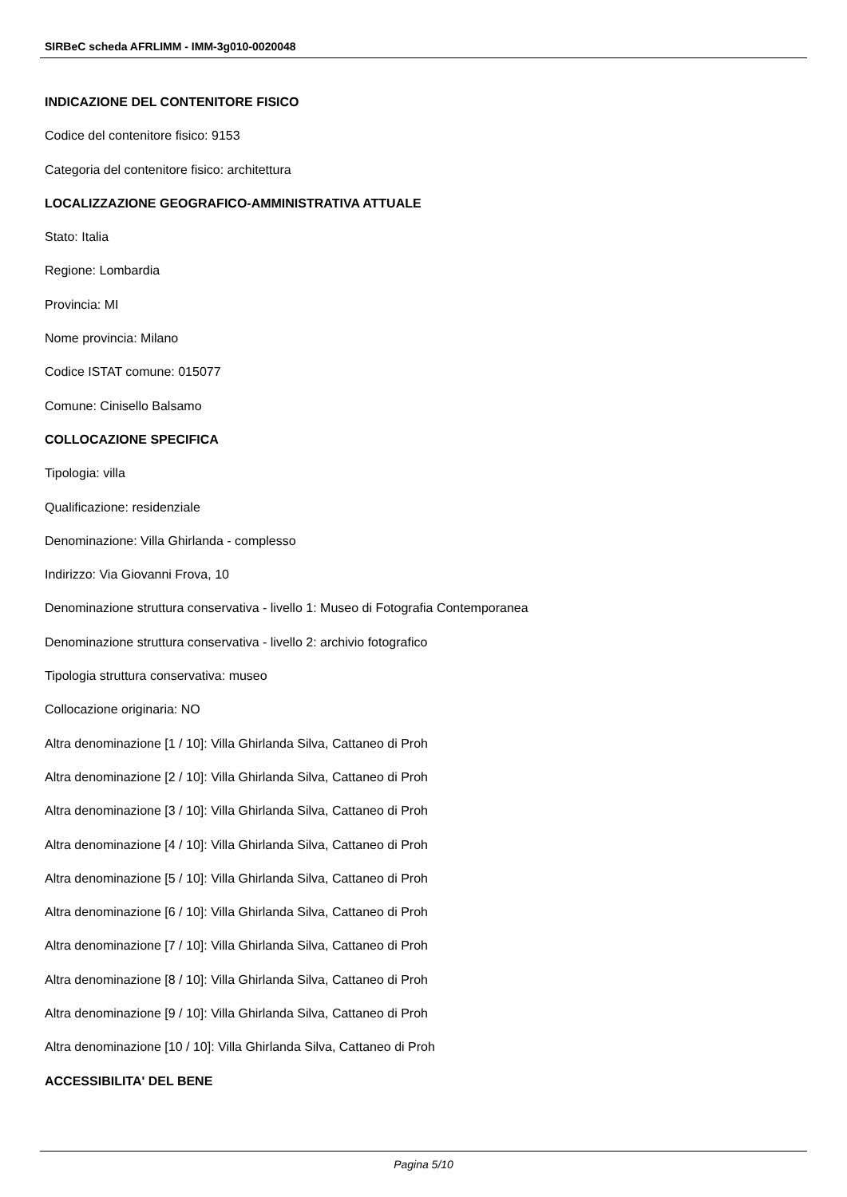SIRBeC scheda AFRLIMM - IMM-3g010-0020048
INDICAZIONE DEL CONTENITORE FISICO
Codice del contenitore fisico: 9153
Categoria del contenitore fisico: architettura
LOCALIZZAZIONE GEOGRAFICO-AMMINISTRATIVA ATTUALE
Stato: Italia
Regione: Lombardia
Provincia: MI
Nome provincia: Milano
Codice ISTAT comune: 015077
Comune: Cinisello Balsamo
COLLOCAZIONE SPECIFICA
Tipologia: villa
Qualificazione: residenziale
Denominazione: Villa Ghirlanda - complesso
Indirizzo: Via Giovanni Frova, 10
Denominazione struttura conservativa - livello 1: Museo di Fotografia Contemporanea
Denominazione struttura conservativa - livello 2: archivio fotografico
Tipologia struttura conservativa: museo
Collocazione originaria: NO
Altra denominazione [1 / 10]: Villa Ghirlanda Silva, Cattaneo di Proh
Altra denominazione [2 / 10]: Villa Ghirlanda Silva, Cattaneo di Proh
Altra denominazione [3 / 10]: Villa Ghirlanda Silva, Cattaneo di Proh
Altra denominazione [4 / 10]: Villa Ghirlanda Silva, Cattaneo di Proh
Altra denominazione [5 / 10]: Villa Ghirlanda Silva, Cattaneo di Proh
Altra denominazione [6 / 10]: Villa Ghirlanda Silva, Cattaneo di Proh
Altra denominazione [7 / 10]: Villa Ghirlanda Silva, Cattaneo di Proh
Altra denominazione [8 / 10]: Villa Ghirlanda Silva, Cattaneo di Proh
Altra denominazione [9 / 10]: Villa Ghirlanda Silva, Cattaneo di Proh
Altra denominazione [10 / 10]: Villa Ghirlanda Silva, Cattaneo di Proh
ACCESSIBILITA' DEL BENE
Pagina 5/10